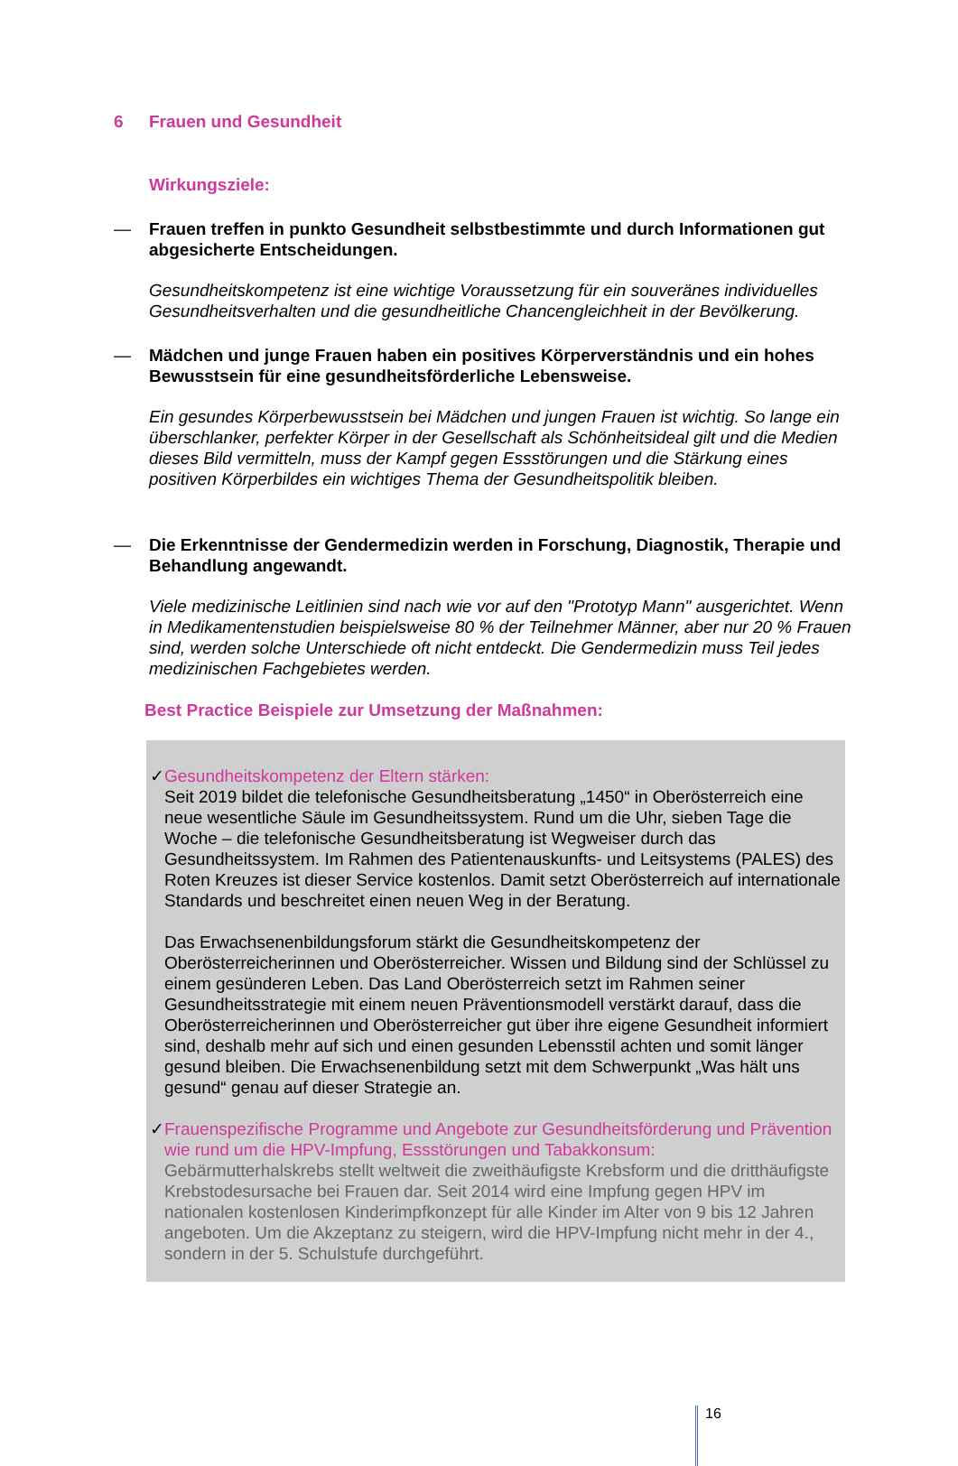6 Frauen und Gesundheit
Wirkungsziele:
— Frauen treffen in punkto Gesundheit selbstbestimmte und durch Informationen gut abgesicherte Entscheidungen.
Gesundheitskompetenz ist eine wichtige Voraussetzung für ein souveränes individuelles Gesundheitsverhalten und die gesundheitliche Chancengleichheit in der Bevölkerung.
— Mädchen und junge Frauen haben ein positives Körperverständnis und ein hohes Bewusstsein für eine gesundheitsförderliche Lebensweise.
Ein gesundes Körperbewusstsein bei Mädchen und jungen Frauen ist wichtig. So lange ein überschlanker, perfekter Körper in der Gesellschaft als Schönheitsideal gilt und die Medien dieses Bild vermitteln, muss der Kampf gegen Essstörungen und die Stärkung eines positiven Körperbildes ein wichtiges Thema der Gesundheitspolitik bleiben.
— Die Erkenntnisse der Gendermedizin werden in Forschung, Diagnostik, Therapie und Behandlung angewandt.
Viele medizinische Leitlinien sind nach wie vor auf den "Prototyp Mann" ausgerichtet. Wenn in Medikamentenstudien beispielsweise 80 % der Teilnehmer Männer, aber nur 20 % Frauen sind, werden solche Unterschiede oft nicht entdeckt. Die Gendermedizin muss Teil jedes medizinischen Fachgebietes werden.
Best Practice Beispiele zur Umsetzung der Maßnahmen:
✓ Gesundheitskompetenz der Eltern stärken:
Seit 2019 bildet die telefonische Gesundheitsberatung „1450“ in Oberösterreich eine neue wesentliche Säule im Gesundheitssystem. Rund um die Uhr, sieben Tage die Woche – die telefonische Gesundheitsberatung ist Wegweiser durch das Gesundheitssystem. Im Rahmen des Patientenauskunfts- und Leitsystems (PALES) des Roten Kreuzes ist dieser Service kostenlos. Damit setzt Oberösterreich auf internationale Standards und beschreitet einen neuen Weg in der Beratung.
Das Erwachsenenbildungsforum stärkt die Gesundheitskompetenz der Oberösterreicherinnen und Oberösterreicher. Wissen und Bildung sind der Schlüssel zu einem gesünderen Leben. Das Land Oberösterreich setzt im Rahmen seiner Gesundheitsstrategie mit einem neuen Präventionsmodell verstärkt darauf, dass die Oberösterreicherinnen und Oberösterreicher gut über ihre eigene Gesundheit informiert sind, deshalb mehr auf sich und einen gesunden Lebensstil achten und somit länger gesund bleiben. Die Erwachsenenbildung setzt mit dem Schwerpunkt „Was hält uns gesund“ genau auf dieser Strategie an.
✓ Frauenspezifische Programme und Angebote zur Gesundheitsförderung und Prävention wie rund um die HPV-Impfung, Essstörungen und Tabakkonsum:
Gebärmutterhalskrebs stellt weltweit die zweithäufigste Krebsform und die dritthäufigste Krebstodesursache bei Frauen dar. Seit 2014 wird eine Impfung gegen HPV im nationalen kostenlosen Kinderimpfkonzept für alle Kinder im Alter von 9 bis 12 Jahren angeboten. Um die Akzeptanz zu steigern, wird die HPV-Impfung nicht mehr in der 4., sondern in der 5. Schulstufe durchgeführt.
16